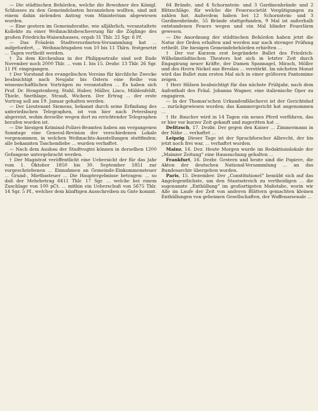— Die städtischen Behörden, welche die Bewohner des Königl. Schlosses zu den Gemeindelasten heranziehen wollten, sind mit einem dahin zielenden Antrag vom Ministerium abgewiesen worden.
— Eine gestern im Gemeinderathe, wie alljährlich, veranstaltete Kollekte zu einer Weihnachtsbescheerung für die Zöglinge des großen Friedrichs-Waisenhauses, ergab 31 Thlr. 22 Sgr. 6 Pf.
— Das Fräulein Stadtverordneten-Versammlung hat ... aufgefordert, ... Weihnachtsgaben von 10 bis 11 Thlrn. festgesetzt ... Tagen vertheilt werden.
† Zu dem Kirchenbau in der Philippsstraße sind seit Ende November noch 2000 Thlr. ... vom 1. bis 15. Dezbr. 13 Thlr. 26 Sgr. 11 Pf. eingegangen.
† Der Vorstand des evangelischen Vereins für kirchliche Zwecke beabsichtigt nach Neujahr bis Ostern eine Reihe von wissenschaftlichen Vorträgen zu veranstalten ... Es haben sich Prof. Dr. Hengstenberg, Stahl, Huber, Müller, Lisco, Mühlenfeldt, Thiele, Snethlage, Strauß, Wichern. Der Ertrag ... der erste Vortrag soll am 19. Januar gehalten werden.
— Der Lieutenant Siemens, bekannt durch seine Erfindung des unterirdischen Telegraphen, ist von hier nach Petersburg abgereist, wohin derselbe wegen dort zu errichtender Telegraphen berufen worden ist.
— Die hiesigen Kriminal-Polizei-Beamten haben am vergangenen Sonntage eine General-Revision der verschiedenen Lokale vorgenommen, in welchen Weihnachts-Ausstellungen stattfinden; alle bekannten Taschendiebe ... wurden verhaftet.
— Nach dem Ausbau der Stadtvogtei können in derselben 1200 Gefangene untergebracht werden.
† Der Magistrat veröffentlicht eine Uebersicht der für das Jahr vom 1. Oktober 1850 bis 30. September 1851 zur vorgeschriebenen ... Einnahmen an Gemeinde-Einkommensteuer ... Grund-, Miethssteuer ... Die Hauptergebnisse betragen: ... so daß der Mehrbetrag 6411 Thlr. 17 Sgr. ... welche bei einem Zuschlage von 100 pCt. ... mithin ein Ueberschuß von 5675 Thlr. 14 Sgr. 5 Pf., welcher dem künftigen Ausschreiben zu Gute kommt.
64 Brände, und 4 Schornstein- und 3 Gardinenbrände und 2 Blitzschläge, für welche die Feuersocietät Vergütigungen zu zahlen hat. Außerdem haben bei 12 Schornstein- und 3 Gardinenbrände, 55 Brände stattgefunden, 9 Mal ist außerhalb entstandenen Feuers wegen und ein Mal blinder Feuerlärm gewesen.
— Die Anordnung der städtischen Behörden haben jetzt die Natur der Orden erhalten und werden nur nach strenger Prüfung ertheilt. Die hiesigen Gemeindebehörden erhielten ...
† Der vor Kurzem erst begründete Ballet des Friedrich-Wilhelmstädtischen Theaters hat sich in letzter Zeit durch Engagirung neuer Kräfte, der Damen Spannagel, Mirach, Möller und des Herrn Nickel aus Breslau ... verstärkt. Im nächsten Monat wird das Ballet zum ersten Mal sich in einer größeren Pantomime zeigen.
† Herr Hülsen beabsichtigt für das nächste Frühjahr, nach dem Aufenthalt des Fräul. Johanna Wagner, eine italienische Oper zu engagiren.
— In der Thomas'schen Urkundenfälscherei ist der Gerichtshof ... zurückgewiesen worden; das Kammergericht hat angenommen ...
† Hr. Baucher wird in 14 Tagen ein neues Pferd vorführen, das er hier vor kurzer Zeit gekauft und zugeritten hat ...
Delitzsch, 17. Dezbr. Der gegen den Kaiser ... Zimmermann in der Nähe ... verhaftet ...
Leipzig. Dieser Tage ist der Sprachforscher Albrecht, der bis jetzt noch frei war, ... verhaftet worden.
Mainz, 16. Dez. Heute Morgen wurde im Redaktionslokale der „Mainzer Zeitung“ eine Haussuchung gehalten ...
Frankfurt, 16. Dezbr. Gestern und heute sind die Papiere, die Akten der deutschen National-Versammlung ... an das Bundesarchiv übergeben worden.
Paris, 15. Dezember. Der „Constitutionel“ bemüht sich auf das Angelegentlichste, um den Staatsstreich zu vertheidigen ... die sogenannte „Enthüllung“ im großartigsten Maßstabe, worin wir Alle im Laufe der Zeit von anderen Blättern gemachten kleinen Enthüllungen von geheimen Gesellschaften, der Waffenarsenale ...